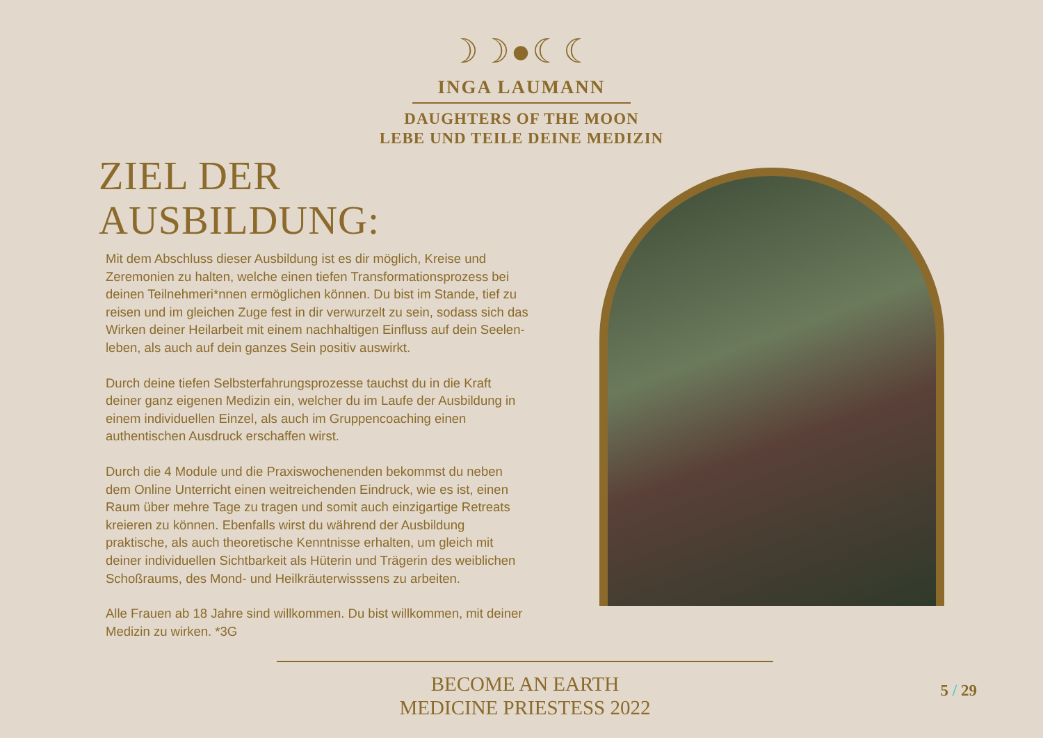☽☽●☾☾
INGA LAUMANN
DAUGHTERS OF THE MOON
LEBE UND TEILE DEINE MEDIZIN
ZIEL DER
AUSBILDUNG:
Mit dem Abschluss dieser Ausbildung ist es dir möglich, Kreise und Zeremonien zu halten, welche einen tiefen Transformationsprozess bei deinen Teilnehmeri*nnen ermöglichen können. Du bist im Stande, tief zu reisen und im gleichen Zuge fest in dir verwurzelt zu sein, sodass sich das Wirken deiner Heilarbeit mit einem nachhaltigen Einfluss auf dein Seelen-leben, als auch auf dein ganzes Sein positiv auswirkt.
Durch deine tiefen Selbsterfahrungsprozesse tauchst du in die Kraft deiner ganz eigenen Medizin ein, welcher du im Laufe der Ausbildung in einem individuellen Einzel, als auch im Gruppencoaching einen authentischen Ausdruck erschaffen wirst.
Durch die 4 Module und die Praxiswochenenden bekommst du neben dem Online Unterricht einen weitreichenden Eindruck, wie es ist, einen Raum über mehre Tage zu tragen und somit auch einzigartige Retreats kreieren zu können. Ebenfalls wirst du während der Ausbildung praktische, als auch theoretische Kenntnisse erhalten, um gleich mit deiner individuellen Sichtbarkeit als Hüterin und Trägerin des weiblichen Schoßraums, des Mond- und Heilkräuterwisssens zu arbeiten.
Alle Frauen ab 18 Jahre sind willkommen. Du bist willkommen, mit deiner Medizin zu wirken. *3G
BECOME AN EARTH
MEDICINE PRIESTESS 2022
5 / 29